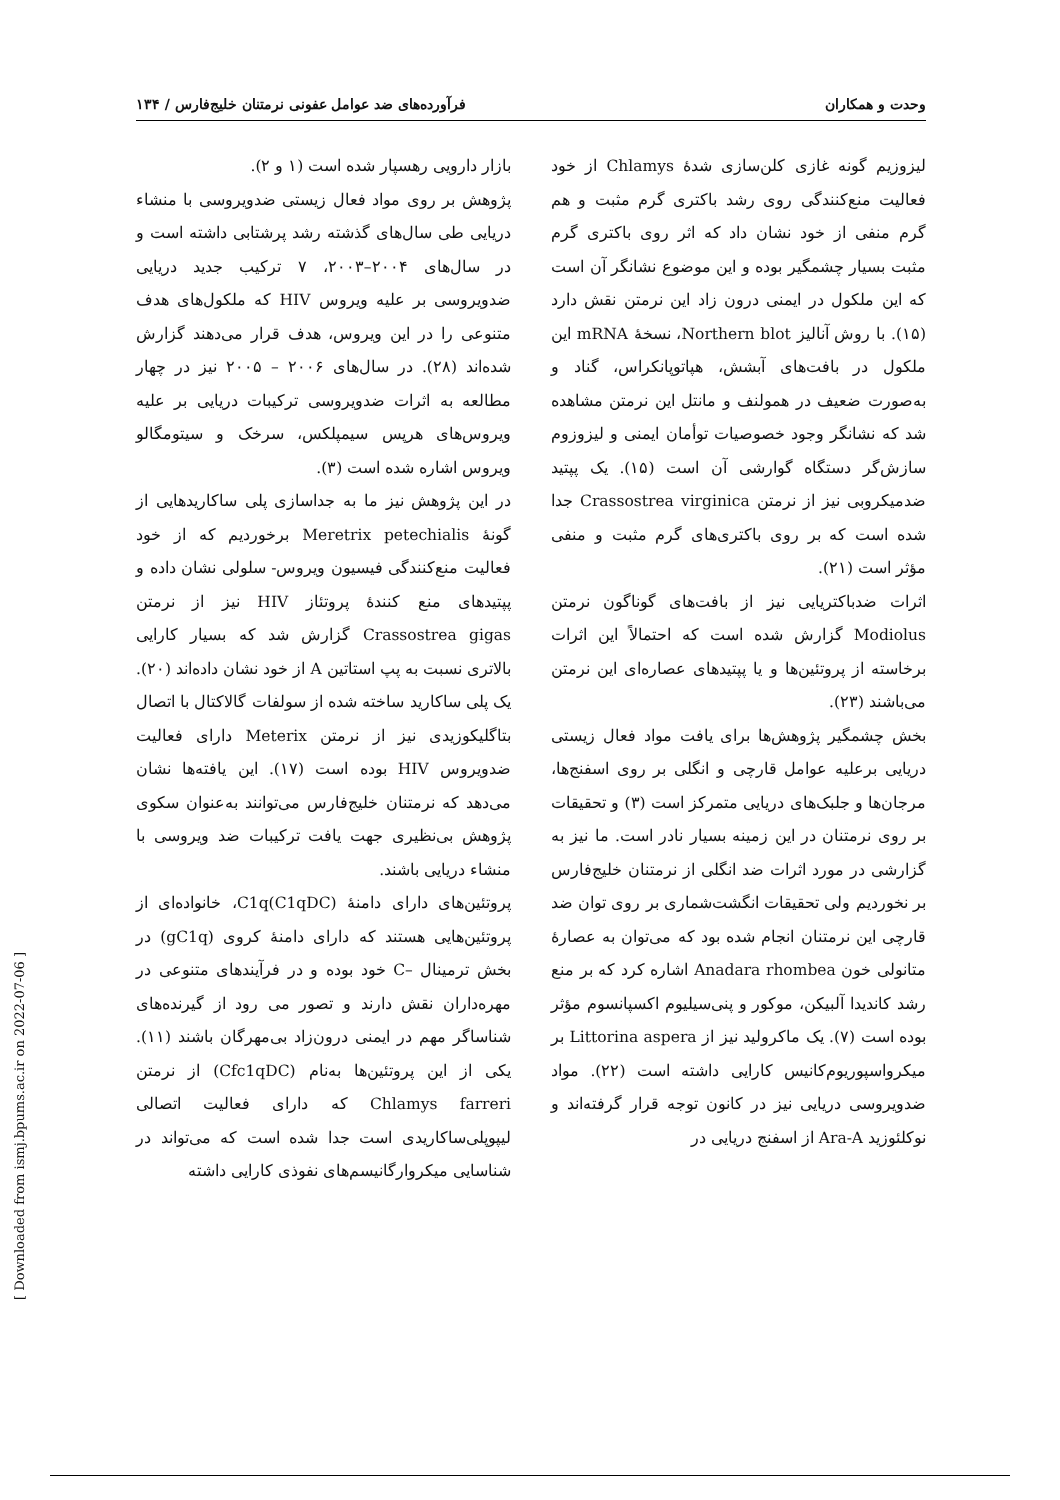وحدت و همکاران فرآورده‌های ضد عوامل عفونی نرمتنان خلیج‌فارس / ۱۳۴
لیزوزیم گونه غازی کلن‌سازی شدهٔ Chlamys از خود فعالیت منع‌کنندگی روی رشد باکتری گرم مثبت و هم گرم منفی از خود نشان داد که اثر روی باکتری گرم مثبت بسیار چشمگیر بوده و این موضوع نشانگر آن است که این ملکول در ایمنی درون زاد این نرمتن نقش دارد (۱۵). با روش آنالیز Northern blot، نسخهٔ mRNA این ملکول در بافت‌های آبشش، هپاتوپانکراس، گناد و به‌صورت ضعیف در همولنف و مانتل این نرمتن مشاهده شد که نشانگر وجود خصوصیات توأمان ایمنی و لیزوزوم سازش‌گر دستگاه گوارشی آن است (۱۵). یک پپتید ضدمیکروبی نیز از نرمتن Crassostrea virginica جدا شده است که بر روی باکتری‌های گرم مثبت و منفی مؤثر است (۲۱).
اثرات ضدباکتریایی نیز از بافت‌های گوناگون نرمتن Modiolus گزارش شده است که احتمالاً این اثرات برخاسته از پروتئین‌ها و یا پپتیدهای عصاره‌ای این نرمتن می‌باشند (۲۳).
بخش چشمگیر پژوهش‌ها برای یافت مواد فعال زیستی دریایی برعلیه عوامل قارچی و انگلی بر روی اسفنج‌ها، مرجان‌ها و جلبک‌های دریایی متمرکز است (۳) و تحقیقات بر روی نرمتنان در این زمینه بسیار نادر است. ما نیز به گزارشی در مورد اثرات ضد انگلی از نرمتنان خلیج‌فارس بر نخوردیم ولی تحقیقات انگشت‌شماری بر روی توان ضد قارچی این نرمتنان انجام شده بود که می‌توان به عصارهٔ متانولی خون Anadara rhombea اشاره کرد که بر منع رشد کاندیدا آلبیکن، موکور و پنی‌سیلیوم اکسپانسوم مؤثر بوده است (۷). یک ماکرولید نیز از Littorina aspera بر میکرواسپوریوم‌کانیس کارایی داشته است (۲۲). مواد ضدویروسی دریایی نیز در کانون توجه قرار گرفته‌اند و نوکلئوزید Ara-A از اسفنج دریایی در
بازار دارویی رهسپار شده است (۱ و ۲).
پژوهش بر روی مواد فعال زیستی ضدویروسی با منشاء دریایی طی سال‌های گذشته رشد پرشتابی داشته است و در سال‌های ۲۰۰۴–۲۰۰۳، ۷ ترکیب جدید دریایی ضدویروسی بر علیه ویروس HIV که ملکول‌های هدف متنوعی را در این ویروس، هدف قرار می‌دهند گزارش شده‌اند (۲۸). در سال‌های ۲۰۰۶ – ۲۰۰۵ نیز در چهار مطالعه به اثرات ضدویروسی ترکیبات دریایی بر علیه ویروس‌های هرپس سیمپلکس، سرخک و سیتومگالو ویروس اشاره شده است (۳).
در این پژوهش نیز ما به جداسازی پلی ساکاریدهایی از گونهٔ Meretrix petechialis برخوردیم که از خود فعالیت منع‌کنندگی فیسیون ویروس- سلولی نشان داده و پپتیدهای منع کنندهٔ پروتئاز HIV نیز از نرمتن Crassostrea gigas گزارش شد که بسیار کارایی بالاتری نسبت به پپ استاتین A از خود نشان داده‌اند (۲۰). یک پلی ساکارید ساخته شده از سولفات گالاکتال با اتصال بتاگلیکوزیدی نیز از نرمتن Meterix دارای فعالیت ضدویروس HIV بوده است (۱۷). این یافته‌ها نشان می‌دهد که نرمتنان خلیج‌فارس می‌توانند به‌عنوان سکوی پژوهش بی‌نظیری جهت یافت ترکیبات ضد ویروسی با منشاء دریایی باشند.
پروتئین‌های دارای دامنهٔ C1q(C1qDC)، خانواده‌ای از پروتئین‌هایی هستند که دارای دامنهٔ کروی (gC1q) در بخش ترمینال –C خود بوده و در فرآیندهای متنوعی در مهره‌داران نقش دارند و تصور می رود از گیرنده‌های شناساگر مهم در ایمنی درون‌زاد بی‌مهرگان باشند (۱۱). یکی از این پروتئین‌ها به‌نام (Cfc1qDC) از نرمتن Chlamys farreri که دارای فعالیت اتصالی لیپوپلی‌ساکاریدی است جدا شده است که می‌تواند در شناسایی میکروارگانیسم‌های نفوذی کارایی داشته
[ Downloaded from ismj.bpums.ac.ir on 2022-07-06 ]